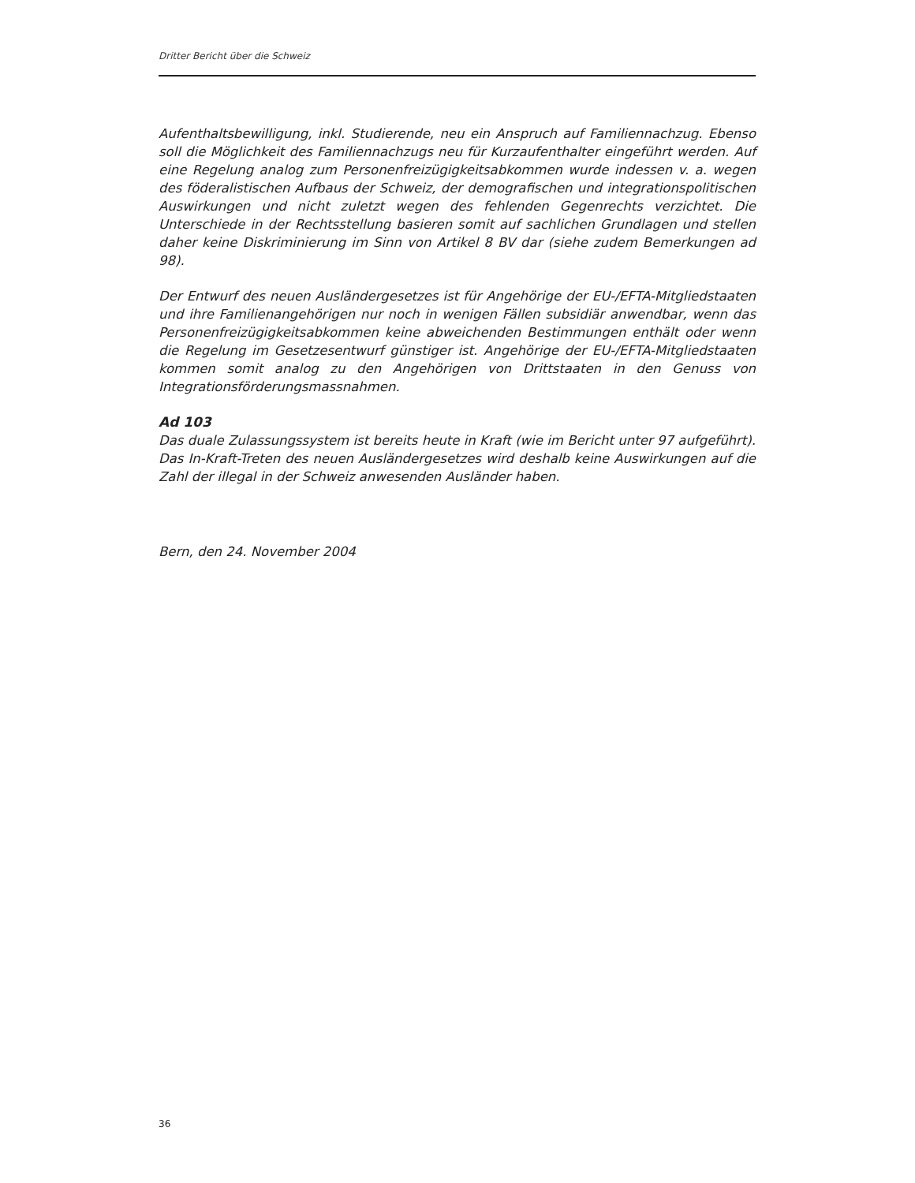Dritter Bericht über die Schweiz
Aufenthaltsbewilligung, inkl. Studierende, neu ein Anspruch auf Familiennachzug. Ebenso soll die Möglichkeit des Familiennachzugs neu für Kurzaufenthalter eingeführt werden. Auf eine Regelung analog zum Personenfreizügigkeitsabkommen wurde indessen v. a. wegen des föderalistischen Aufbaus der Schweiz, der demografischen und integrationspolitischen Auswirkungen und nicht zuletzt wegen des fehlenden Gegenrechts verzichtet. Die Unterschiede in der Rechtsstellung basieren somit auf sachlichen Grundlagen und stellen daher keine Diskriminierung im Sinn von Artikel 8 BV dar (siehe zudem Bemerkungen ad 98).
Der Entwurf des neuen Ausländergesetzes ist für Angehörige der EU-/EFTA-Mitgliedstaaten und ihre Familienangehörigen nur noch in wenigen Fällen subsidiär anwendbar, wenn das Personenfreizügigkeitsabkommen keine abweichenden Bestimmungen enthält oder wenn die Regelung im Gesetzesentwurf günstiger ist. Angehörige der EU-/EFTA-Mitgliedstaaten kommen somit analog zu den Angehörigen von Drittstaaten in den Genuss von Integrationsförderungsmassnahmen.
Ad 103
Das duale Zulassungssystem ist bereits heute in Kraft (wie im Bericht unter 97 aufgeführt). Das In-Kraft-Treten des neuen Ausländergesetzes wird deshalb keine Auswirkungen auf die Zahl der illegal in der Schweiz anwesenden Ausländer haben.
Bern, den 24. November 2004
36